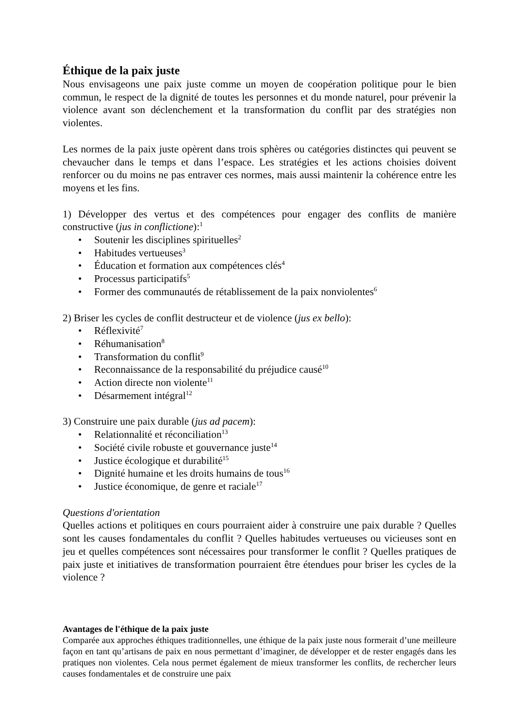Éthique de la paix juste
Nous envisageons une paix juste comme un moyen de coopération politique pour le bien commun, le respect de la dignité de toutes les personnes et du monde naturel, pour prévenir la violence avant son déclenchement et la transformation du conflit par des stratégies non violentes.
Les normes de la paix juste opèrent dans trois sphères ou catégories distinctes qui peuvent se chevaucher dans le temps et dans l’espace. Les stratégies et les actions choisies doivent renforcer ou du moins ne pas entraver ces normes, mais aussi maintenir la cohérence entre les moyens et les fins.
1) Développer des vertus et des compétences pour engager des conflits de manière constructive (jus in conflictione):<sup>1</sup>
• Soutenir les disciplines spirituelles<sup>2</sup>
• Habitudes vertueuses<sup>3</sup>
• Éducation et formation aux compétences clés<sup>4</sup>
• Processus participatifs<sup>5</sup>
• Former des communautés de rétablissement de la paix nonviolentes<sup>6</sup>
2) Briser les cycles de conflit destructeur et de violence (jus ex bello):
• Réflexivité<sup>7</sup>
• Réhumanisation<sup>8</sup>
• Transformation du conflit<sup>9</sup>
• Reconnaissance de la responsabilité du préjudice causé<sup>10</sup>
• Action directe non violente<sup>11</sup>
• Désarmement intégral<sup>12</sup>
3) Construire une paix durable (jus ad pacem):
• Relationnalité et réconciliation<sup>13</sup>
• Société civile robuste et gouvernance juste<sup>14</sup>
• Justice écologique et durabilité<sup>15</sup>
• Dignité humaine et les droits humains de tous<sup>16</sup>
• Justice économique, de genre et raciale<sup>17</sup>
Questions d'orientation
Quelles actions et politiques en cours pourraient aider à construire une paix durable ? Quelles sont les causes fondamentales du conflit ? Quelles habitudes vertueuses ou vicieuses sont en jeu et quelles compétences sont nécessaires pour transformer le conflit ? Quelles pratiques de paix juste et initiatives de transformation pourraient être étendues pour briser les cycles de la violence ?
Avantages de l'éthique de la paix juste
Comparée aux approches éthiques traditionnelles, une éthique de la paix juste nous formerait d’une meilleure façon en tant qu’artisans de paix en nous permettant d’imaginer, de développer et de rester engagés dans les pratiques non violentes. Cela nous permet également de mieux transformer les conflits, de rechercher leurs causes fondamentales et de construire une paix